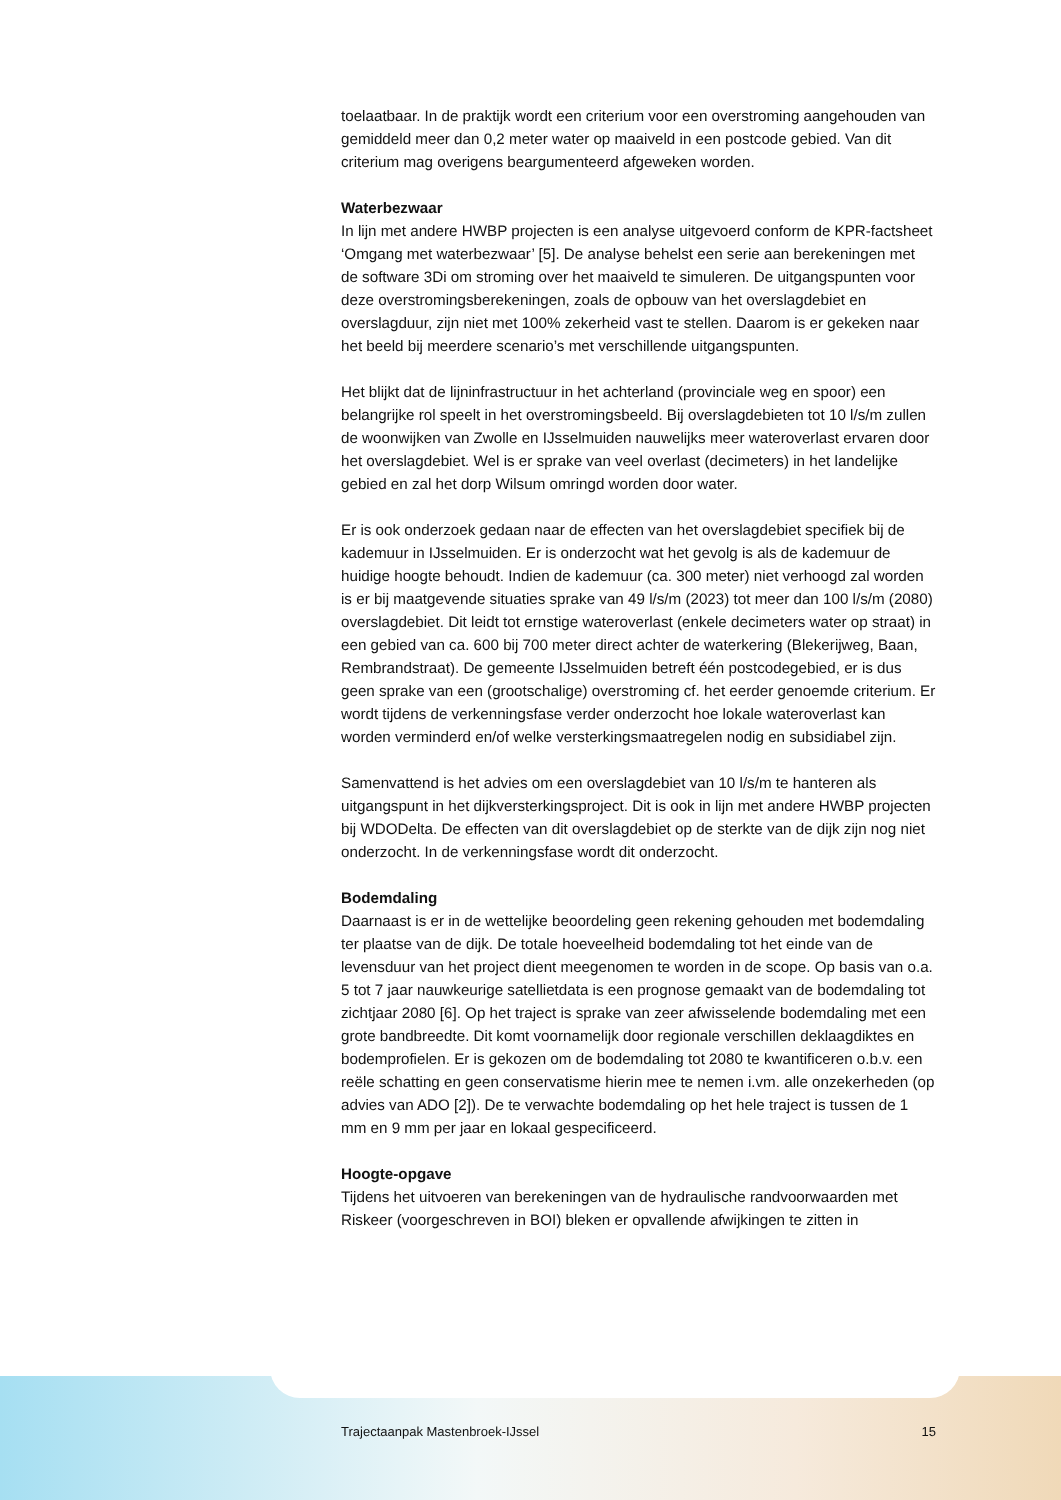toelaatbaar. In de praktijk wordt een criterium voor een overstroming aangehouden van gemiddeld meer dan 0,2 meter water op maaiveld in een postcode gebied. Van dit criterium mag overigens beargumenteerd afgeweken worden.
Waterbezwaar
In lijn met andere HWBP projecten is een analyse uitgevoerd conform de KPR-factsheet ‘Omgang met waterbezwaar’ [5]. De analyse behelst een serie aan berekeningen met de software 3Di om stroming over het maaiveld te simuleren. De uitgangspunten voor deze overstromingsberekeningen, zoals de opbouw van het overslagdebiet en overslagduur, zijn niet met 100% zekerheid vast te stellen. Daarom is er gekeken naar het beeld bij meerdere scenario’s met verschillende uitgangspunten.
Het blijkt dat de lijninfrastructuur in het achterland (provinciale weg en spoor) een belangrijke rol speelt in het overstromingsbeeld. Bij overslagdebieten tot 10 l/s/m zullen de woonwijken van Zwolle en IJsselmuiden nauwelijks meer wateroverlast ervaren door het overslagdebiet. Wel is er sprake van veel overlast (decimeters) in het landelijke gebied en zal het dorp Wilsum omringd worden door water.
Er is ook onderzoek gedaan naar de effecten van het overslagdebiet specifiek bij de kademuur in IJsselmuiden. Er is onderzocht wat het gevolg is als de kademuur de huidige hoogte behoudt. Indien de kademuur (ca. 300 meter) niet verhoogd zal worden is er bij maatgevende situaties sprake van 49 l/s/m (2023) tot meer dan 100 l/s/m (2080) overslagdebiet. Dit leidt tot ernstige wateroverlast (enkele decimeters water op straat) in een gebied van ca. 600 bij 700 meter direct achter de waterkering (Blekerijweg, Baan, Rembrandstraat). De gemeente IJsselmuiden betreft één postcodegebied, er is dus geen sprake van een (grootschalige) overstroming cf. het eerder genoemde criterium. Er wordt tijdens de verkenningsfase verder onderzocht hoe lokale wateroverlast kan worden verminderd en/of welke versterkingsmaatregelen nodig en subsidiabel zijn.
Samenvattend is het advies om een overslagdebiet van 10 l/s/m te hanteren als uitgangspunt in het dijkversterkingsproject. Dit is ook in lijn met andere HWBP projecten bij WDODelta. De effecten van dit overslagdebiet op de sterkte van de dijk zijn nog niet onderzocht. In de verkenningsfase wordt dit onderzocht.
Bodemdaling
Daarnaast is er in de wettelijke beoordeling geen rekening gehouden met bodemdaling ter plaatse van de dijk. De totale hoeveelheid bodemdaling tot het einde van de levensduur van het project dient meegenomen te worden in de scope. Op basis van o.a. 5 tot 7 jaar nauwkeurige satellietdata is een prognose gemaakt van de bodemdaling tot zichtjaar 2080 [6]. Op het traject is sprake van zeer afwisselende bodemdaling met een grote bandbreedte. Dit komt voornamelijk door regionale verschillen deklaagdiktes en bodemprofielen. Er is gekozen om de bodemdaling tot 2080 te kwantificeren o.b.v. een reële schatting en geen conservatisme hierin mee te nemen i.vm. alle onzekerheden (op advies van ADO [2]). De te verwachte bodemdaling op het hele traject is tussen de 1 mm en 9 mm per jaar en lokaal gespecificeerd.
Hoogte-opgave
Tijdens het uitvoeren van berekeningen van de hydraulische randvoorwaarden met Riskeer (voorgeschreven in BOI) bleken er opvallende afwijkingen te zitten in
Trajectaanpak Mastenbroek-IJssel 15